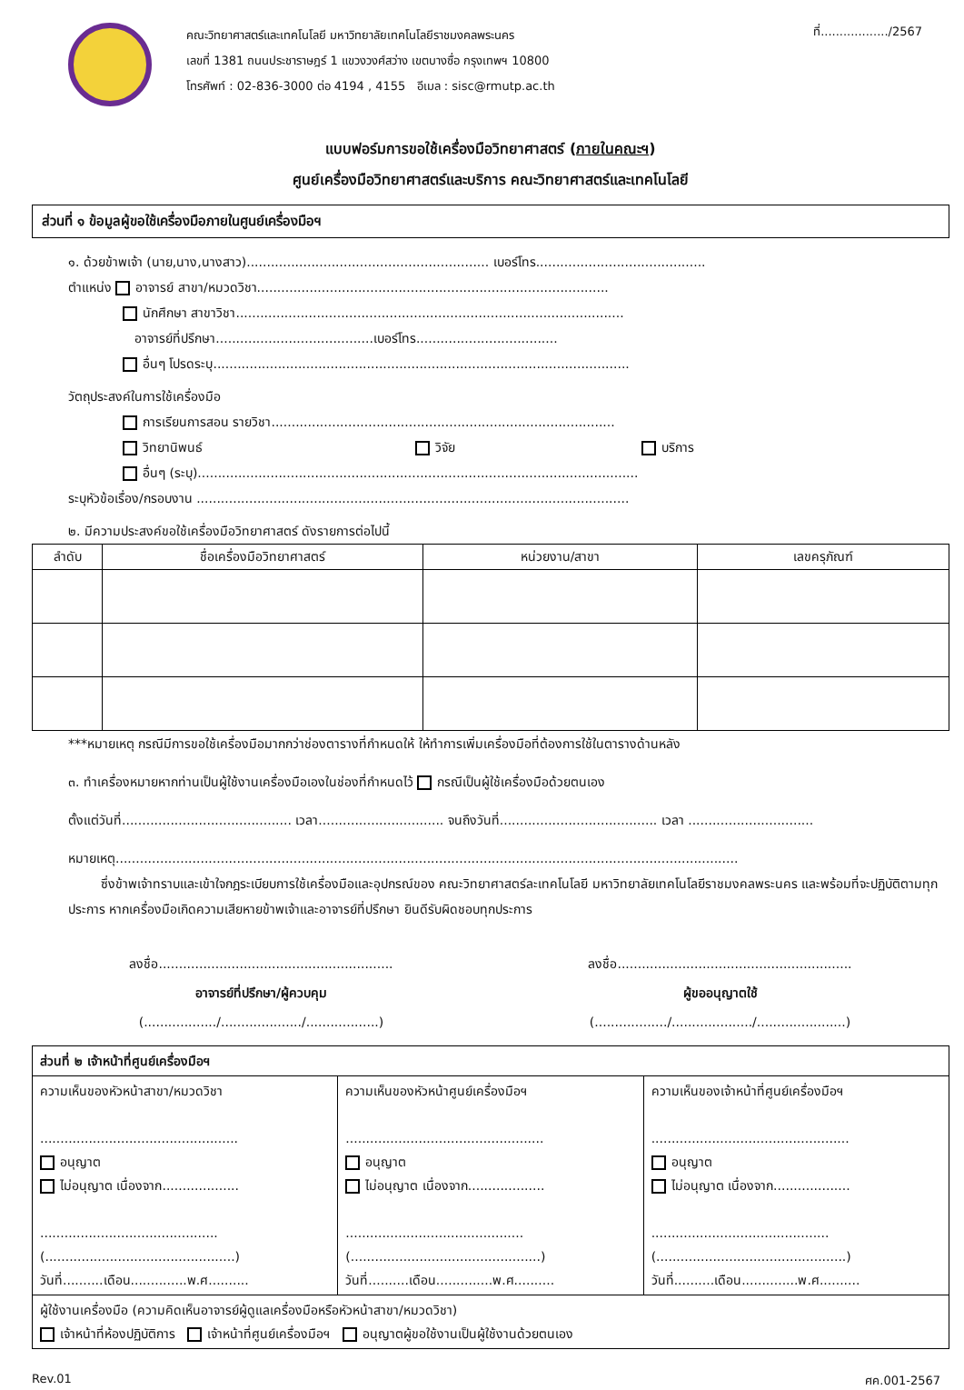คณะวิทยาศาสตร์และเทคโนโลยี มหาวิทยาลัยเทคโนโลยีราชมงคลพระนคร
เลขที่ 1381 ถนนประชาราษฎร์ 1 แขวงวงศ์สว่าง เขตบางซื่อ กรุงเทพฯ 10800
โทรศัพท์ : 02-836-3000 ต่อ 4194 , 4155 อีเมล : sisc@rmutp.ac.th
ที่................../2567
แบบฟอร์มการขอใช้เครื่องมือวิทยาศาสตร์ (ภายในคณะฯ)
ศูนย์เครื่องมือวิทยาศาสตร์และบริการ คณะวิทยาศาสตร์และเทคโนโลยี
ส่วนที่ ๑ ข้อมูลผู้ขอใช้เครื่องมือภายในศูนย์เครื่องมือฯ
๑. ด้วยข้าพเจ้า (นาย,นาง,นางสาว)............................................................ เบอร์โทร..........................................
ตำแหน่ง อาจารย์ สาขา/หมวดวิชา.......................................................................................
นักศึกษา สาขาวิชา................................................................................................
อาจารย์ที่ปรึกษา.......................................เบอร์โทร...................................
อื่นๆ โปรดระบุ.......................................................................................................
วัตถุประสงค์ในการใช้เครื่องมือ
การเรียนการสอน รายวิชา.....................................................................................
วิทยานิพนธ์ วิจัย บริการ
อื่นๆ (ระบุ).............................................................................................................
ระบุหัวข้อเรื่อง/กรอบงาน ...........................................................................................................
๒. มีความประสงค์ขอใช้เครื่องมือวิทยาศาสตร์ ดังรายการต่อไปนี้
| ลำดับ | ชื่อเครื่องมือวิทยาศาสตร์ | หน่วยงาน/สาขา | เลขครุภัณฑ์ |
| --- | --- | --- | --- |
***หมายเหตุ กรณีมีการขอใช้เครื่องมือมากกว่าช่องตารางที่กำหนดให้ ให้ทำการเพิ่มเครื่องมือที่ต้องการใช้ในตารางด้านหลัง
๓. ทำเครื่องหมายหากท่านเป็นผู้ใช้งานเครื่องมือเองในช่องที่กำหนดไว้ กรณีเป็นผู้ใช้เครื่องมือด้วยตนเอง
ตั้งแต่วันที่.......................................... เวลา............................... จนถึงวันที่....................................... เวลา ...............................
หมายเหตุ..........................................................................................................................................................
ซึ่งข้าพเจ้าทราบและเข้าใจกฎระเบียบการใช้เครื่องมือและอุปกรณ์ของ คณะวิทยาศาสตร์ละเทคโนโลยี มหาวิทยาลัยเทคโนโลยีราชมงคลพระนคร และพร้อมที่จะปฏิบัติตามทุกประการ หากเครื่องมือเกิดความเสียหายข้าพเจ้าและอาจารย์ที่ปรึกษา ยินดีรับผิดชอบทุกประการ
ลงชื่อ..........................................................
อาจารย์ที่ปรึกษา/ผู้ควบคุม
(................../..................../..................)
ลงชื่อ..........................................................
ผู้ขออนุญาตใช้
(................../..................../......................)
| ส่วนที่ ๒ เจ้าหน้าที่ศูนย์เครื่องมือฯ | | |
| ความเห็นของหัวหน้าสาขา/หมวดวิชา ................................................. อนุญาต ไม่อนุญาต เนื่องจาก................... ............................................ (...............................................) วันที่..........เดือน..............พ.ศ.......... | ความเห็นของหัวหน้าศูนย์เครื่องมือฯ ................................................. อนุญาต ไม่อนุญาต เนื่องจาก................... ............................................ (...............................................) วันที่..........เดือน..............พ.ศ.......... | ความเห็นของเจ้าหน้าที่ศูนย์เครื่องมือฯ ................................................. อนุญาต ไม่อนุญาต เนื่องจาก................... ............................................ (...............................................) วันที่..........เดือน..............พ.ศ.......... |
| ผู้ใช้งานเครื่องมือ (ความคิดเห็นอาจารย์ผู้ดูแลเครื่องมือหรือหัวหน้าสาขา/หมวดวิชา) เจ้าหน้าที่ห้องปฏิบัติการ เจ้าหน้าที่ศูนย์เครื่องมือฯ อนุญาตผู้ขอใช้งานเป็นผู้ใช้งานด้วยตนเอง | | |
Rev.01 ศค.001-2567